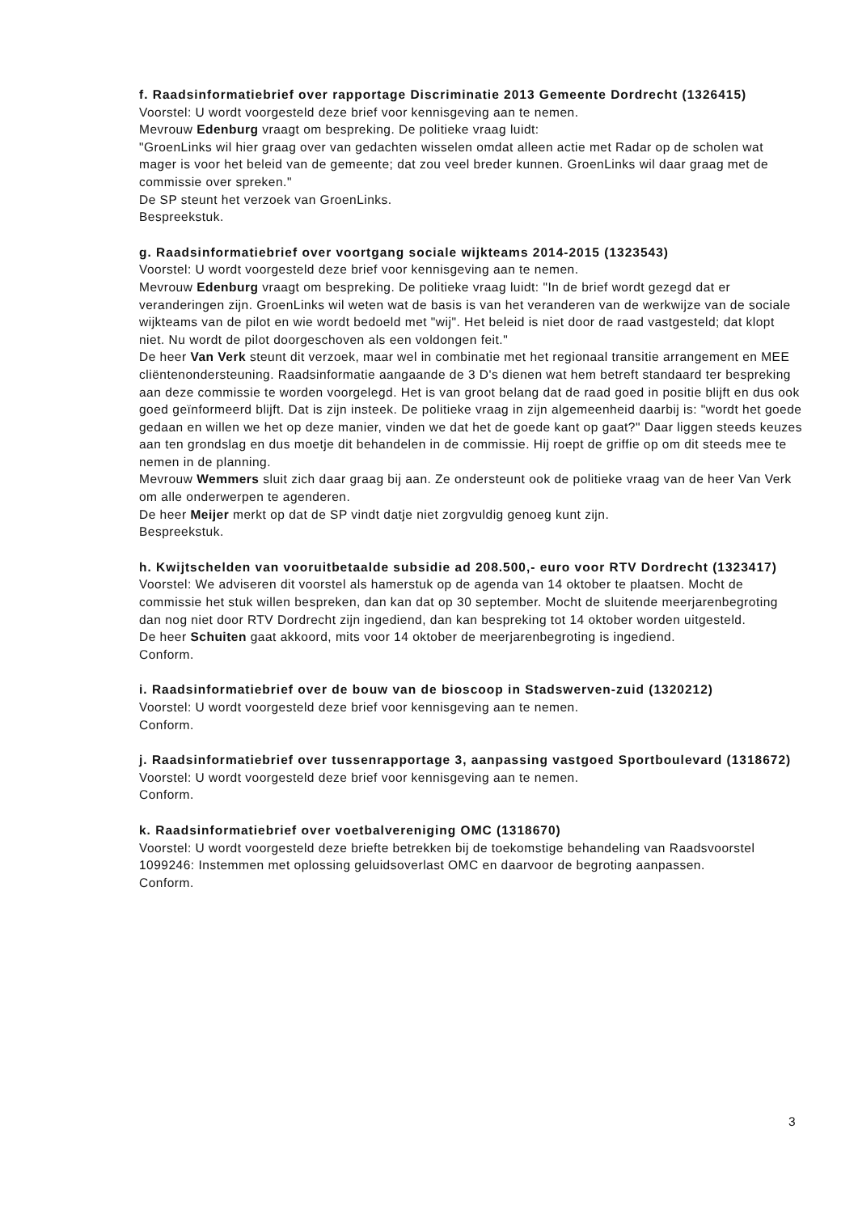f. Raadsinformatiebrief over rapportage Discriminatie 2013 Gemeente Dordrecht (1326415)
Voorstel: U wordt voorgesteld deze brief voor kennisgeving aan te nemen.
Mevrouw Edenburg vraagt om bespreking. De politieke vraag luidt:
"GroenLinks wil hier graag over van gedachten wisselen omdat alleen actie met Radar op de scholen wat mager is voor het beleid van de gemeente; dat zou veel breder kunnen. GroenLinks wil daar graag met de commissie over spreken."
De SP steunt het verzoek van GroenLinks.
Bespreekstuk.
g. Raadsinformatiebrief over voortgang sociale wijkteams 2014-2015 (1323543)
Voorstel: U wordt voorgesteld deze brief voor kennisgeving aan te nemen.
Mevrouw Edenburg vraagt om bespreking. De politieke vraag luidt: "In de brief wordt gezegd dat er veranderingen zijn. GroenLinks wil weten wat de basis is van het veranderen van de werkwijze van de sociale wijkteams van de pilot en wie wordt bedoeld met "wij". Het beleid is niet door de raad vastgesteld; dat klopt niet. Nu wordt de pilot doorgeschoven als een voldongen feit."
De heer Van Verk steunt dit verzoek, maar wel in combinatie met het regionaal transitie arrangement en MEE cliëntenondersteuning. Raadsinformatie aangaande de 3 D's dienen wat hem betreft standaard ter bespreking aan deze commissie te worden voorgelegd. Het is van groot belang dat de raad goed in positie blijft en dus ook goed geïnformeerd blijft. Dat is zijn insteek. De politieke vraag in zijn algemeenheid daarbij is: "wordt het goede gedaan en willen we het op deze manier, vinden we dat het de goede kant op gaat?" Daar liggen steeds keuzes aan ten grondslag en dus moetje dit behandelen in de commissie. Hij roept de griffie op om dit steeds mee te nemen in de planning.
Mevrouw Wemmers sluit zich daar graag bij aan. Ze ondersteunt ook de politieke vraag van de heer Van Verk om alle onderwerpen te agenderen.
De heer Meijer merkt op dat de SP vindt datje niet zorgvuldig genoeg kunt zijn.
Bespreekstuk.
h. Kwijtschelden van vooruitbetaalde subsidie ad 208.500,- euro voor RTV Dordrecht (1323417)
Voorstel: We adviseren dit voorstel als hamerstuk op de agenda van 14 oktober te plaatsen. Mocht de commissie het stuk willen bespreken, dan kan dat op 30 september. Mocht de sluitende meerjarenbegroting dan nog niet door RTV Dordrecht zijn ingediend, dan kan bespreking tot 14 oktober worden uitgesteld.
De heer Schuiten gaat akkoord, mits voor 14 oktober de meerjarenbegroting is ingediend.
Conform.
i. Raadsinformatiebrief over de bouw van de bioscoop in Stadswerven-zuid (1320212)
Voorstel: U wordt voorgesteld deze brief voor kennisgeving aan te nemen.
Conform.
j. Raadsinformatiebrief over tussenrapportage 3, aanpassing vastgoed Sportboulevard (1318672)
Voorstel: U wordt voorgesteld deze brief voor kennisgeving aan te nemen.
Conform.
k. Raadsinformatiebrief over voetbalvereniging OMC (1318670)
Voorstel: U wordt voorgesteld deze briefte betrekken bij de toekomstige behandeling van Raadsvoorstel 1099246: Instemmen met oplossing geluidsoverlast OMC en daarvoor de begroting aanpassen.
Conform.
3